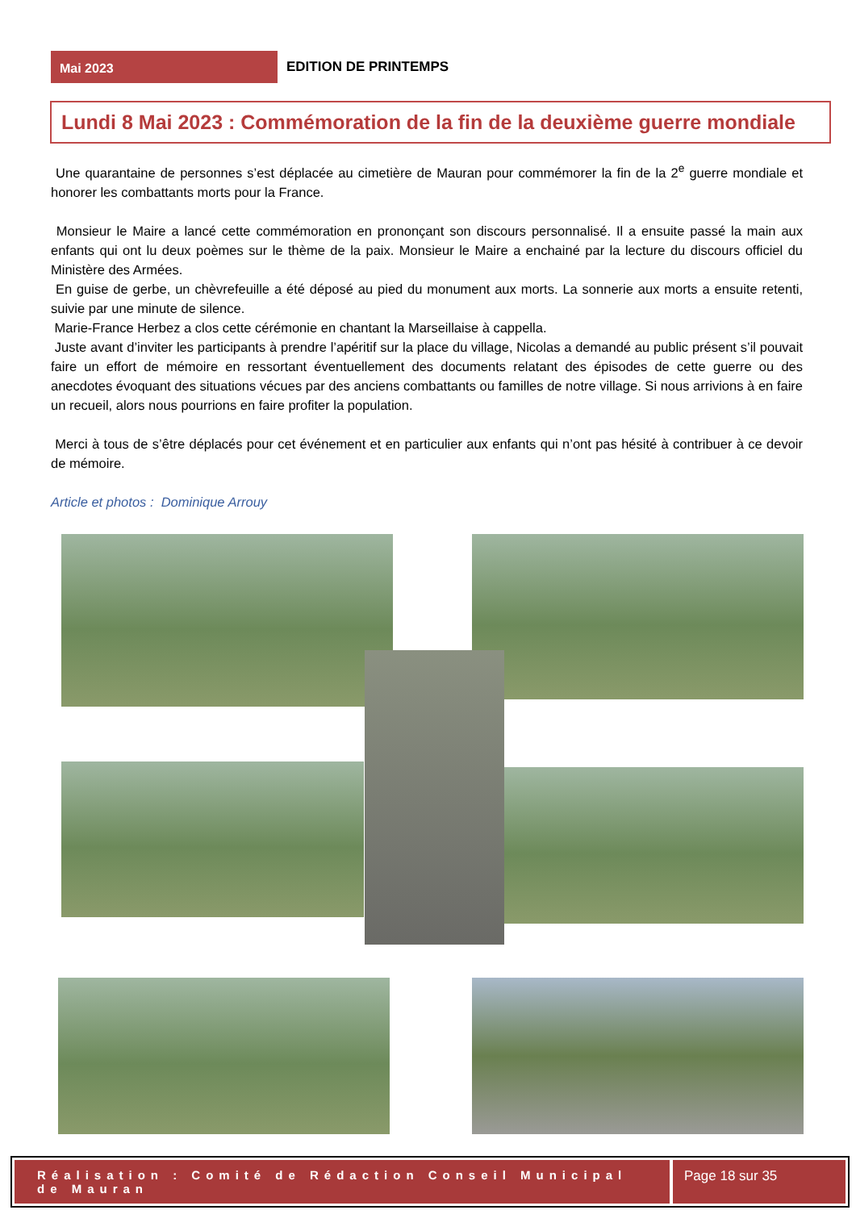Mai 2023
EDITION DE PRINTEMPS
Lundi 8 Mai 2023 : Commémoration de la fin de la deuxième guerre mondiale
Une quarantaine de personnes s’est déplacée au cimetière de Mauran pour commémorer la fin de la 2<sup>e</sup> guerre mondiale et honorer les combattants morts pour la France.
Monsieur le Maire a lancé cette commémoration en prononçant son discours personnalisé. Il a ensuite passé la main aux enfants qui ont lu deux poèmes sur le thème de la paix. Monsieur le Maire a enchainé par la lecture du discours officiel du Ministère des Armées.
En guise de gerbe, un chèvrefeuille a été déposé au pied du monument aux morts. La sonnerie aux morts a ensuite retenti, suivie par une minute de silence.
Marie-France Herbez a clos cette cérémonie en chantant la Marseillaise à cappella.
Juste avant d’inviter les participants à prendre l’apéritif sur la place du village, Nicolas a demandé au public présent s’il pouvait faire un effort de mémoire en ressortant éventuellement des documents relatant des épisodes de cette guerre ou des anecdotes évoquant des situations vécues par des anciens combattants ou familles de notre village. Si nous arrivions à en faire un recueil, alors nous pourrions en faire profiter la population.
Merci à tous de s’être déplacés pour cet événement et en particulier aux enfants qui n’ont pas hésité à contribuer à ce devoir de mémoire.
Article et photos : Dominique Arrouy
Réalisation : Comité de Rédaction Conseil Municipal de Mauran
Page 18 sur 35